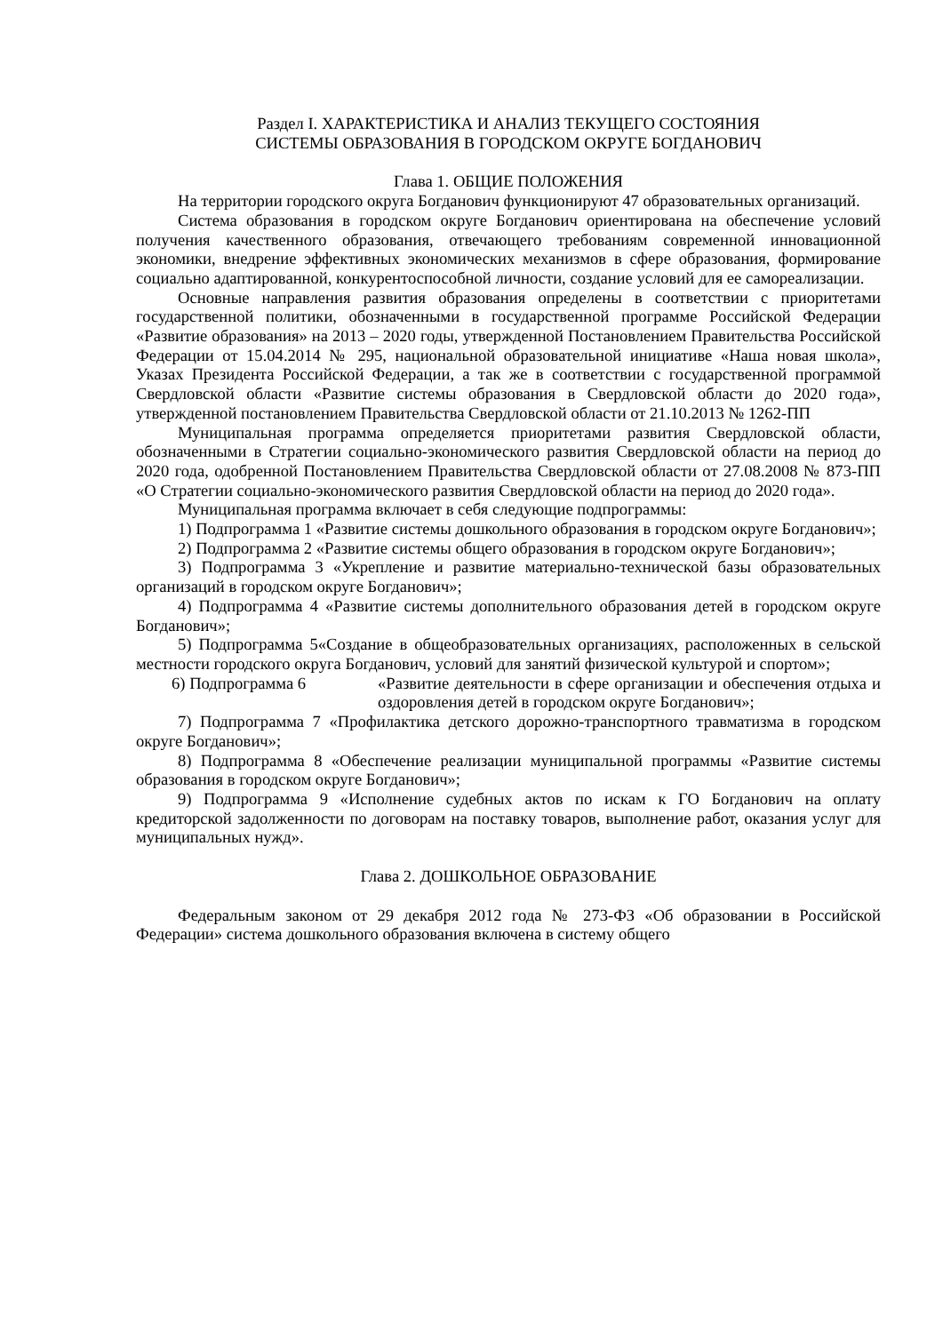Раздел I. ХАРАКТЕРИСТИКА И АНАЛИЗ ТЕКУЩЕГО СОСТОЯНИЯ
СИСТЕМЫ ОБРАЗОВАНИЯ В ГОРОДСКОМ ОКРУГЕ БОГДАНОВИЧ
Глава 1. ОБЩИЕ ПОЛОЖЕНИЯ
На территории городского округа Богданович функционируют 47 образовательных организаций.
Система образования в городском округе Богданович ориентирована на обеспечение условий получения качественного образования, отвечающего требованиям современной инновационной экономики, внедрение эффективных экономических механизмов в сфере образования, формирование социально адаптированной, конкурентоспособной личности, создание условий для ее самореализации.
Основные направления развития образования определены в соответствии с приоритетами государственной политики, обозначенными в государственной программе Российской Федерации «Развитие образования» на 2013 – 2020 годы, утвержденной Постановлением Правительства Российской Федерации от 15.04.2014 № 295, национальной образовательной инициативе «Наша новая школа», Указах Президента Российской Федерации, а так же в соответствии с государственной программой Свердловской области «Развитие системы образования в Свердловской области до 2020 года», утвержденной постановлением Правительства Свердловской области от 21.10.2013 № 1262-ПП
Муниципальная программа определяется приоритетами развития Свердловской области, обозначенными в Стратегии социально-экономического развития Свердловской области на период до 2020 года, одобренной Постановлением Правительства Свердловской области от 27.08.2008 № 873-ПП «О Стратегии социально-экономического развития Свердловской области на период до 2020 года».
Муниципальная программа включает в себя следующие подпрограммы:
1) Подпрограмма 1 «Развитие системы дошкольного образования в городском округе Богданович»;
2) Подпрограмма 2 «Развитие системы общего образования в городском округе Богданович»;
3) Подпрограмма 3 «Укрепление и развитие материально-технической базы образовательных организаций в городском округе Богданович»;
4) Подпрограмма 4 «Развитие системы дополнительного образования детей в городском округе Богданович»;
5) Подпрограмма 5«Создание в общеобразовательных организациях, расположенных в сельской местности городского округа Богданович, условий для занятий физической культурой и спортом»;
6) Подпрограмма 6 «Развитие деятельности в сфере организации и обеспечения отдыха и оздоровления детей в городском округе Богданович»;
7) Подпрограмма 7 «Профилактика детского дорожно-транспортного травматизма в городском округе Богданович»;
8) Подпрограмма 8 «Обеспечение реализации муниципальной программы «Развитие системы образования в городском округе Богданович»;
9) Подпрограмма 9 «Исполнение судебных актов по искам к ГО Богданович на оплату кредиторской задолженности по договорам на поставку товаров, выполнение работ, оказания услуг для муниципальных нужд».
Глава 2. ДОШКОЛЬНОЕ ОБРАЗОВАНИЕ
Федеральным законом от 29 декабря 2012 года № 273-ФЗ «Об образовании в Российской Федерации» система дошкольного образования включена в систему общего